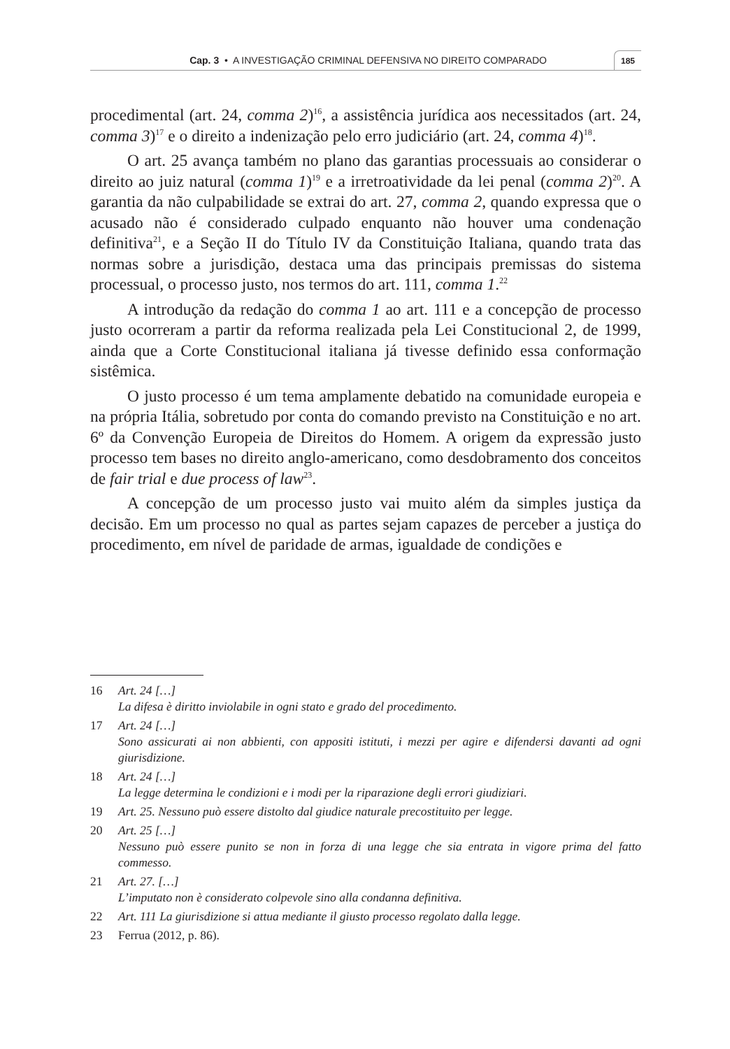Cap. 3 • A INVESTIGAÇÃO CRIMINAL DEFENSIVA NO DIREITO COMPARADO 185
procedimental (art. 24, comma 2)<sup>16</sup>, a assistência jurídica aos necessitados (art. 24, comma 3)<sup>17</sup> e o direito a indenização pelo erro judiciário (art. 24, comma 4)<sup>18</sup>.
O art. 25 avança também no plano das garantias processuais ao considerar o direito ao juiz natural (comma 1)<sup>19</sup> e a irretroatividade da lei penal (comma 2)<sup>20</sup>. A garantia da não culpabilidade se extrai do art. 27, comma 2, quando expressa que o acusado não é considerado culpado enquanto não houver uma condenação definitiva<sup>21</sup>, e a Seção II do Título IV da Constituição Italiana, quando trata das normas sobre a jurisdição, destaca uma das principais premissas do sistema processual, o processo justo, nos termos do art. 111, comma 1.<sup>22</sup>
A introdução da redação do comma 1 ao art. 111 e a concepção de processo justo ocorreram a partir da reforma realizada pela Lei Constitucional 2, de 1999, ainda que a Corte Constitucional italiana já tivesse definido essa conformação sistêmica.
O justo processo é um tema amplamente debatido na comunidade europeia e na própria Itália, sobretudo por conta do comando previsto na Constituição e no art. 6º da Convenção Europeia de Direitos do Homem. A origem da expressão justo processo tem bases no direito anglo-americano, como desdobramento dos conceitos de fair trial e due process of law<sup>23</sup>.
A concepção de um processo justo vai muito além da simples justiça da decisão. Em um processo no qual as partes sejam capazes de perceber a justiça do procedimento, em nível de paridade de armas, igualdade de condições e
16 Art. 24 […]
La difesa è diritto inviolabile in ogni stato e grado del procedimento.
17 Art. 24 […]
Sono assicurati ai non abbienti, con appositi istituti, i mezzi per agire e difendersi davanti ad ogni giurisdizione.
18 Art. 24 […]
La legge determina le condizioni e i modi per la riparazione degli errori giudiziari.
19 Art. 25. Nessuno può essere distolto dal giudice naturale precostituito per legge.
20 Art. 25 […]
Nessuno può essere punito se non in forza di una legge che sia entrata in vigore prima del fatto commesso.
21 Art. 27. […]
L’imputato non è considerato colpevole sino alla condanna definitiva.
22 Art. 111 La giurisdizione si attua mediante il giusto processo regolato dalla legge.
23 Ferrua (2012, p. 86).